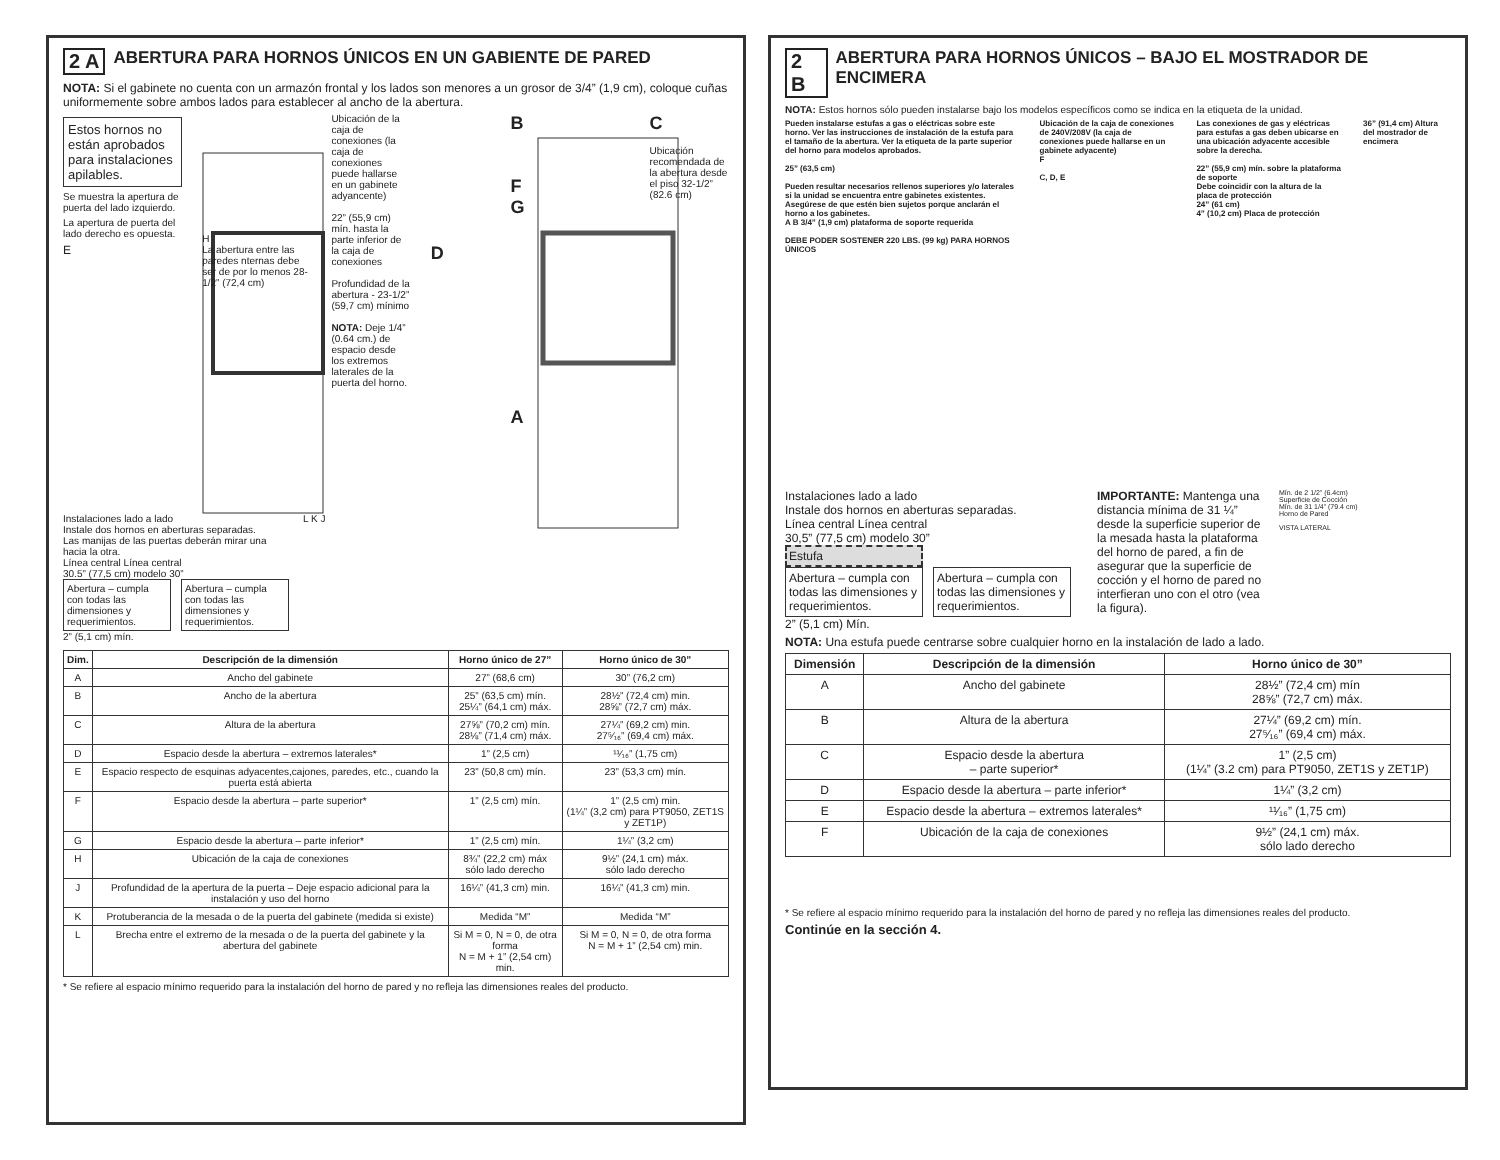2 A ABERTURA PARA HORNOS ÚNICOS EN UN GABIENTE DE PARED
NOTA: Si el gabinete no cuenta con un armazón frontal y los lados son menores a un grosor de 3/4” (1,9 cm), coloque cuñas uniformemente sobre ambos lados para establecer al ancho de la abertura.
Estos hornos no están aprobados para instalaciones apilables.
Se muestra la apertura de puerta del lado izquierdo.
La apertura de puerta del lado derecho es opuesta.
E
H
La abertura entre las paredes nternas debe ser de por lo menos 28-1/2” (72,4 cm)
Ubicación de la caja de conexiones (la caja de conexiones puede hallarse en un gabinete adyancente)
22” (55,9 cm) mín. hasta la parte inferior de la caja de conexiones
Profundidad de la abertura - 23-1/2” (59,7 cm) mínimo
NOTA: Deje 1/4” (0.64 cm.) de espacio desde los extremos laterales de la puerta del horno.
D
B
F
G
A
C
Ubicación recomendada de la abertura desde el piso 32-1/2” (82.6 cm)
Instalaciones lado a lado
Instale dos hornos en aberturas separadas.
Las manijas de las puertas deberán mirar una hacia la otra.
Línea central Línea central
30.5” (77,5 cm) modelo 30”
Abertura – cumpla con todas las dimensiones y requerimientos. Abertura – cumpla con todas las dimensiones y requerimientos.
2” (5,1 cm) mín.
L K J
| Dim. | Descripción de la dimensión | Horno único de 27” | Horno único de 30” |
| --- | --- | --- | --- |
| A | Ancho del gabinete | 27” (68,6 cm) | 30” (76,2 cm) |
| B | Ancho de la abertura | 25” (63,5 cm) mín. 25¼” (64,1 cm) máx. | 28½” (72,4 cm) min. 28⅝” (72,7 cm) máx. |
| C | Altura de la abertura | 27⅝” (70,2 cm) mín. 28⅛” (71,4 cm) máx. | 27¼” (69,2 cm) min. 27⁵⁄₁₆” (69,4 cm) máx. |
| D | Espacio desde la abertura – extremos laterales* | 1” (2,5 cm) | ¹¹⁄₁₆” (1,75 cm) |
| E | Espacio respecto de esquinas adyacentes,cajones, paredes, etc., cuando la puerta está abierta | 23” (50,8 cm) mín. | 23” (53,3 cm) mín. |
| F | Espacio desde la abertura – parte superior* | 1” (2,5 cm) mín. | 1” (2,5 cm) min. (1¼” (3,2 cm) para PT9050, ZET1S y ZET1P) |
| G | Espacio desde la abertura – parte inferior* | 1” (2,5 cm) mín. | 1¼” (3,2 cm) |
| H | Ubicación de la caja de conexiones | 8¾” (22,2 cm) máx sólo lado derecho | 9½” (24,1 cm) máx. sólo lado derecho |
| J | Profundidad de la apertura de la puerta – Deje espacio adicional para la instalación y uso del horno | 16¼” (41,3 cm) min. | 16¼” (41,3 cm) min. |
| K | Protuberancia de la mesada o de la puerta del gabinete (medida si existe) | Medida “M” | Medida “M” |
| L | Brecha entre el extremo de la mesada o de la puerta del gabinete y la abertura del gabinete | Si M = 0, N = 0, de otra forma N = M + 1” (2,54 cm) min. | Si M = 0, N = 0, de otra forma N = M + 1” (2,54 cm) min. |
* Se refiere al espacio mínimo requerido para la instalación del horno de pared y no refleja las dimensiones reales del producto.
2 B ABERTURA PARA HORNOS ÚNICOS – BAJO EL MOSTRADOR DE ENCIMERA
NOTA: Estos hornos sólo pueden instalarse bajo los modelos específicos como se indica en la etiqueta de la unidad.
Pueden instalarse estufas a gas o eléctricas sobre este horno. Ver las instrucciones de instalación de la estufa para el tamaño de la abertura. Ver la etiqueta de la parte superior del horno para modelos aprobados.
25” (63,5 cm)
Pueden resultar necesarios rellenos superiores y/o laterales si la unidad se encuentra entre gabinetes existentes. Asegúrese de que estén bien sujetos porque anclarán el horno a los gabinetes.
A B 3/4” (1,9 cm) plataforma de soporte requerida
DEBE PODER SOSTENER 220 LBS. (99 kg) PARA HORNOS ÚNICOS
Ubicación de la caja de conexiones de 240V/208V (la caja de conexiones puede hallarse en un gabinete adyacente)
F
C, D, E
Las conexiones de gas y eléctricas para estufas a gas deben ubicarse en una ubicación adyacente accesible sobre la derecha.
22” (55,9 cm) mín. sobre la plataforma de soporte
Debe coincidir con la altura de la placa de protección
24” (61 cm)
4” (10,2 cm) Placa de protección
36” (91,4 cm) Altura del mostrador de encimera
Instalaciones lado a lado
Instale dos hornos en aberturas separadas.
Línea central Línea central
30,5” (77,5 cm) modelo 30”
Estufa
Abertura – cumpla con todas las dimensiones y requerimientos. Abertura – cumpla con todas las dimensiones y requerimientos.
2” (5,1 cm) Mín.
IMPORTANTE: Mantenga una distancia mínima de 31 ¼” desde la superficie superior de la mesada hasta la plataforma del horno de pared, a fin de asegurar que la superficie de cocción y el horno de pared no interfieran uno con el otro (vea la figura).
Mín. de 2 1/2” (6.4cm)
Superficie de Cocción
Mín. de 31 1/4” (79.4 cm)
Horno de Pared
VISTA LATERAL
NOTA: Una estufa puede centrarse sobre cualquier horno en la instalación de lado a lado.
| Dimensión | Descripción de la dimensión | Horno único de 30” |
| --- | --- | --- |
| A | Ancho del gabinete | 28½” (72,4 cm) mín 28⅝” (72,7 cm) máx. |
| B | Altura de la abertura | 27¼” (69,2 cm) mín. 27⁵⁄₁₆” (69,4 cm) máx. |
| C | Espacio desde la abertura – parte superior* | 1” (2,5 cm) (1¼” (3.2 cm) para PT9050, ZET1S y ZET1P) |
| D | Espacio desde la abertura – parte inferior* | 1¼” (3,2 cm) |
| E | Espacio desde la abertura – extremos laterales* | ¹¹⁄₁₆” (1,75 cm) |
| F | Ubicación de la caja de conexiones | 9½” (24,1 cm) máx. sólo lado derecho |
* Se refiere al espacio mínimo requerido para la instalación del horno de pared y no refleja las dimensiones reales del producto.
Continúe en la sección 4.